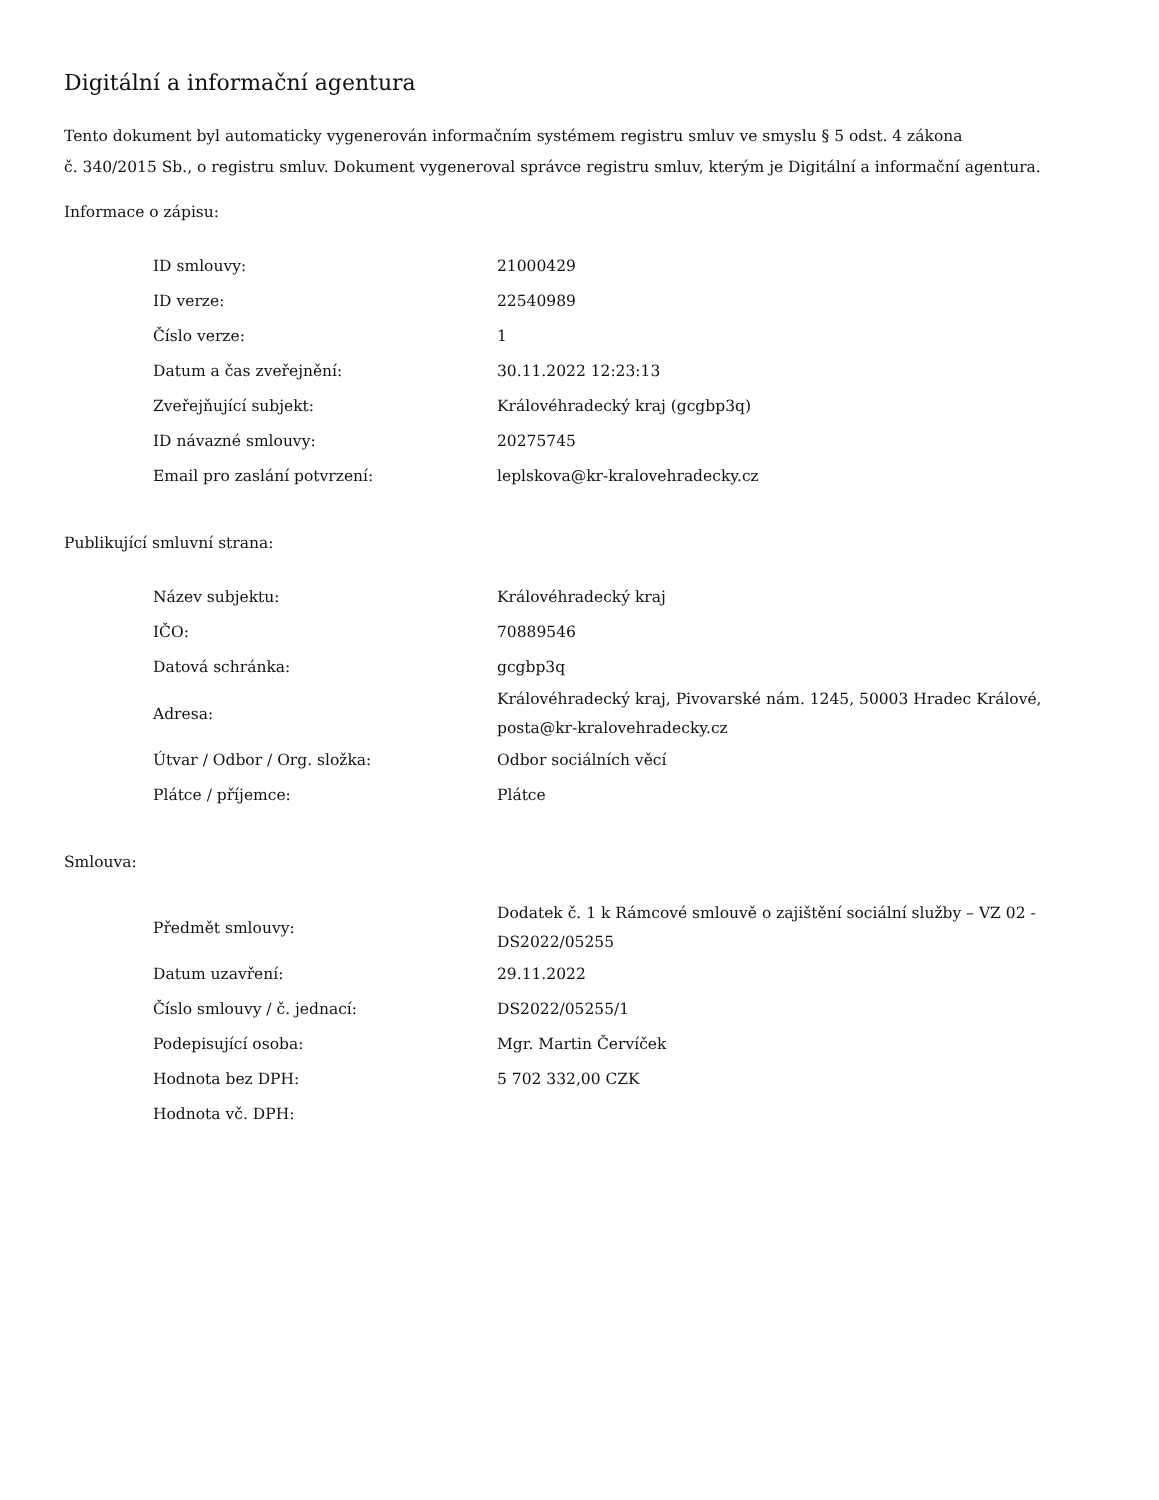Digitální a informační agentura
Tento dokument byl automaticky vygenerován informačním systémem registru smluv ve smyslu § 5 odst. 4 zákona
č. 340/2015 Sb., o registru smluv. Dokument vygeneroval správce registru smluv, kterým je Digitální a informační agentura.
Informace o zápisu:
| ID smlouvy: | 21000429 |
| ID verze: | 22540989 |
| Číslo verze: | 1 |
| Datum a čas zveřejnění: | 30.11.2022 12:23:13 |
| Zveřejňující subjekt: | Královéhradecký kraj (gcgbp3q) |
| ID návazné smlouvy: | 20275745 |
| Email pro zaslání potvrzení: | leplskova@kr-kralovehradecky.cz |
Publikující smluvní strana:
| Název subjektu: | Královéhradecký kraj |
| IČO: | 70889546 |
| Datová schránka: | gcgbp3q |
| Adresa: | Královéhradecký kraj, Pivovarské nám. 1245, 50003 Hradec Králové, posta@kr-kralovehradecky.cz |
| Útvar / Odbor / Org. složka: | Odbor sociálních věcí |
| Plátce / příjemce: | Plátce |
Smlouva:
| Předmět smlouvy: | Dodatek č. 1 k Rámcové smlouvě o zajištění sociální služby – VZ 02 - DS2022/05255 |
| Datum uzavření: | 29.11.2022 |
| Číslo smlouvy / č. jednací: | DS2022/05255/1 |
| Podepisující osoba: | Mgr. Martin Červíček |
| Hodnota bez DPH: | 5 702 332,00 CZK |
| Hodnota vč. DPH: | |